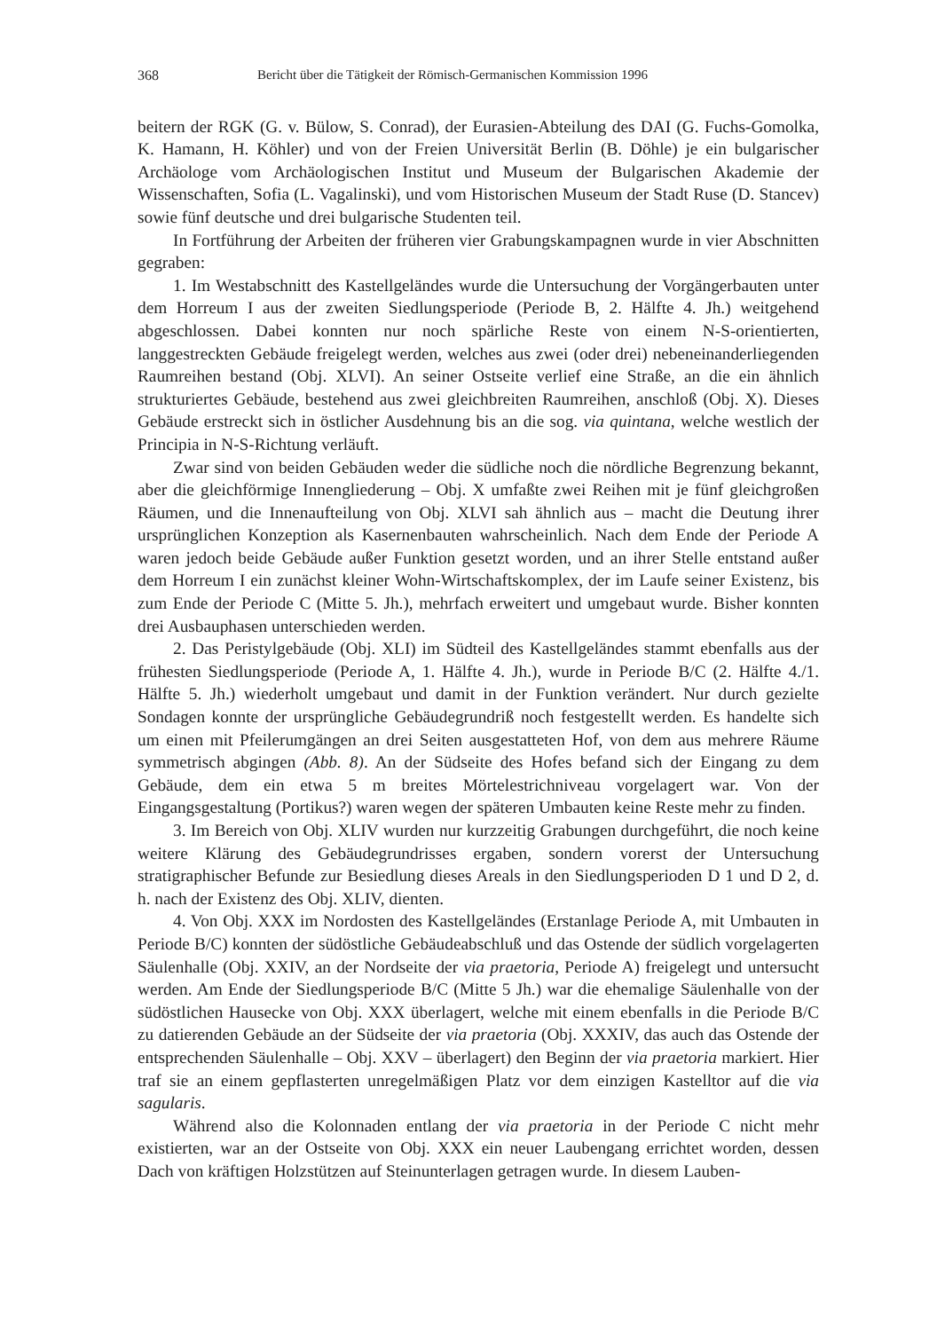368 Bericht über die Tätigkeit der Römisch-Germanischen Kommission 1996
beitern der RGK (G. v. Bülow, S. Conrad), der Eurasien-Abteilung des DAI (G. Fuchs-Gomolka, K. Hamann, H. Köhler) und von der Freien Universität Berlin (B. Döhle) je ein bulgarischer Archäologe vom Archäologischen Institut und Museum der Bulgarischen Akademie der Wissenschaften, Sofia (L. Vagalinski), und vom Historischen Museum der Stadt Ruse (D. Stancev) sowie fünf deutsche und drei bulgarische Studenten teil.
In Fortführung der Arbeiten der früheren vier Grabungskampagnen wurde in vier Abschnitten gegraben:
1. Im Westabschnitt des Kastellgeländes wurde die Untersuchung der Vorgängerbauten unter dem Horreum I aus der zweiten Siedlungsperiode (Periode B, 2. Hälfte 4. Jh.) weitgehend abgeschlossen. Dabei konnten nur noch spärliche Reste von einem N-S-orientierten, langgestreckten Gebäude freigelegt werden, welches aus zwei (oder drei) nebeneinanderliegenden Raumreihen bestand (Obj. XLVI). An seiner Ostseite verlief eine Straße, an die ein ähnlich strukturiertes Gebäude, bestehend aus zwei gleichbreiten Raumreihen, anschloß (Obj. X). Dieses Gebäude erstreckt sich in östlicher Ausdehnung bis an die sog. via quintana, welche westlich der Principia in N-S-Richtung verläuft.
Zwar sind von beiden Gebäuden weder die südliche noch die nördliche Begrenzung bekannt, aber die gleichförmige Innengliederung – Obj. X umfaßte zwei Reihen mit je fünf gleichgroßen Räumen, und die Innenaufteilung von Obj. XLVI sah ähnlich aus – macht die Deutung ihrer ursprünglichen Konzeption als Kasernenbauten wahrscheinlich. Nach dem Ende der Periode A waren jedoch beide Gebäude außer Funktion gesetzt worden, und an ihrer Stelle entstand außer dem Horreum I ein zunächst kleiner Wohn-Wirtschaftskomplex, der im Laufe seiner Existenz, bis zum Ende der Periode C (Mitte 5. Jh.), mehrfach erweitert und umgebaut wurde. Bisher konnten drei Ausbauphasen unterschieden werden.
2. Das Peristylgebäude (Obj. XLI) im Südteil des Kastellgeländes stammt ebenfalls aus der frühesten Siedlungsperiode (Periode A, 1. Hälfte 4. Jh.), wurde in Periode B/C (2. Hälfte 4./1. Hälfte 5. Jh.) wiederholt umgebaut und damit in der Funktion verändert. Nur durch gezielte Sondagen konnte der ursprüngliche Gebäudegrundriß noch festgestellt werden. Es handelte sich um einen mit Pfeilerumgängen an drei Seiten ausgestatteten Hof, von dem aus mehrere Räume symmetrisch abgingen (Abb. 8). An der Südseite des Hofes befand sich der Eingang zu dem Gebäude, dem ein etwa 5 m breites Mörtelestrichniveau vorgelagert war. Von der Eingangsgestaltung (Portikus?) waren wegen der späteren Umbauten keine Reste mehr zu finden.
3. Im Bereich von Obj. XLIV wurden nur kurzzeitig Grabungen durchgeführt, die noch keine weitere Klärung des Gebäudegrundrisses ergaben, sondern vorerst der Untersuchung stratigraphischer Befunde zur Besiedlung dieses Areals in den Siedlungsperioden D 1 und D 2, d. h. nach der Existenz des Obj. XLIV, dienten.
4. Von Obj. XXX im Nordosten des Kastellgeländes (Erstanlage Periode A, mit Umbauten in Periode B/C) konnten der südöstliche Gebäudeabschluß und das Ostende der südlich vorgelagerten Säulenhalle (Obj. XXIV, an der Nordseite der via praetoria, Periode A) freigelegt und untersucht werden. Am Ende der Siedlungsperiode B/C (Mitte 5 Jh.) war die ehemalige Säulenhalle von der südöstlichen Hausecke von Obj. XXX überlagert, welche mit einem ebenfalls in die Periode B/C zu datierenden Gebäude an der Südseite der via praetoria (Obj. XXXIV, das auch das Ostende der entsprechenden Säulenhalle – Obj. XXV – überlagert) den Beginn der via praetoria markiert. Hier traf sie an einem gepflasterten unregelmäßigen Platz vor dem einzigen Kastelltor auf die via sagularis.
Während also die Kolonnaden entlang der via praetoria in der Periode C nicht mehr existierten, war an der Ostseite von Obj. XXX ein neuer Laubengang errichtet worden, dessen Dach von kräftigen Holzstützen auf Steinunterlagen getragen wurde. In diesem Lauben-